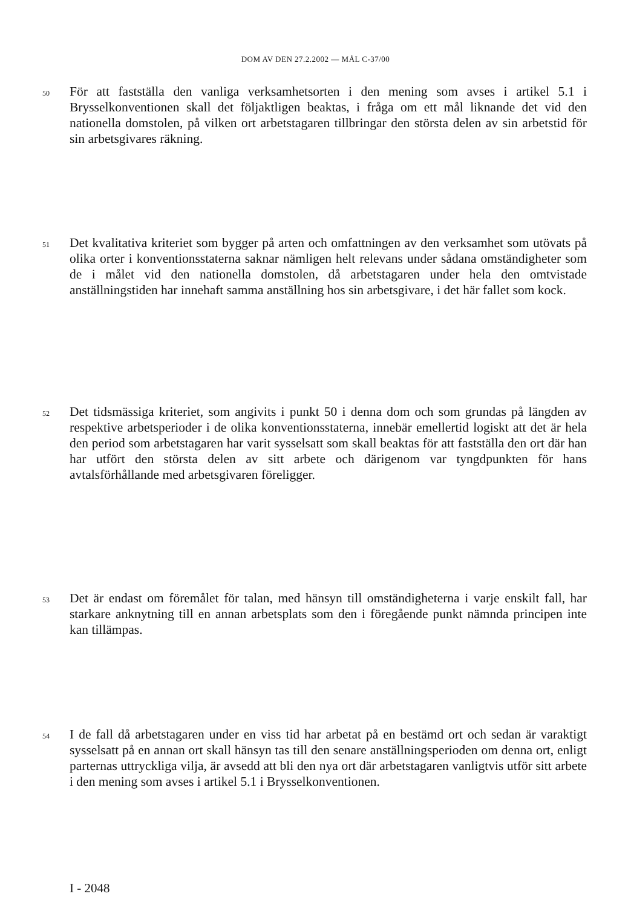DOM AV DEN 27.2.2002 — MÅL C-37/00
50
För att fastställa den vanliga verksamhetsorten i den mening som avses i artikel 5.1 i Brysselkonventionen skall det följaktligen beaktas, i fråga om ett mål liknande det vid den nationella domstolen, på vilken ort arbetstagaren tillbringar den största delen av sin arbetstid för sin arbetsgivares räkning.
51
Det kvalitativa kriteriet som bygger på arten och omfattningen av den verksamhet som utövats på olika orter i konventionsstaterna saknar nämligen helt relevans under sådana omständigheter som de i målet vid den nationella domstolen, då arbetstagaren under hela den omtvistade anställningstiden har innehaft samma anställning hos sin arbetsgivare, i det här fallet som kock.
52
Det tidsmässiga kriteriet, som angivits i punkt 50 i denna dom och som grundas på längden av respektive arbetsperioder i de olika konventionsstaterna, innebär emellertid logiskt att det är hela den period som arbetstagaren har varit sysselsatt som skall beaktas för att fastställa den ort där han har utfört den största delen av sitt arbete och därigenom var tyngdpunkten för hans avtalsförhållande med arbetsgivaren föreligger.
53
Det är endast om föremålet för talan, med hänsyn till omständigheterna i varje enskilt fall, har starkare anknytning till en annan arbetsplats som den i föregående punkt nämnda principen inte kan tillämpas.
54
I de fall då arbetstagaren under en viss tid har arbetat på en bestämd ort och sedan är varaktigt sysselsatt på en annan ort skall hänsyn tas till den senare anställningsperioden om denna ort, enligt parternas uttryckliga vilja, är avsedd att bli den nya ort där arbetstagaren vanligtvis utför sitt arbete i den mening som avses i artikel 5.1 i Brysselkonventionen.
I - 2048